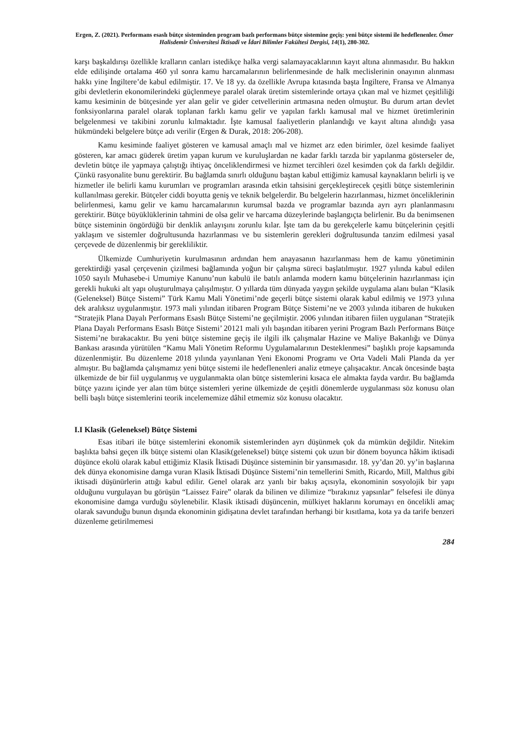Ergen, Z. (2021). Performans esaslı bütçe sisteminden program bazlı performans bütçe sistemine geçiş: yeni bütçe sistemi ile hedeflenenler. Ömer Halisdemir Üniversitesi İktisadi ve İdari Bilimler Fakültesi Dergisi, 14(1), 280-302.
karşı başkaldırışı özellikle kralların canları istedikçe halka vergi salamayacaklarının kayıt altına alınmasıdır. Bu hakkın elde edilişinde ortalama 460 yıl sonra kamu harcamalarının belirlenmesinde de halk meclislerinin onayının alınması hakkı yine İngiltere’de kabul edilmiştir. 17. Ve 18 yy. da özellikle Avrupa kıtasında başta İngiltere, Fransa ve Almanya gibi devletlerin ekonomilerindeki güçlenmeye paralel olarak üretim sistemlerinde ortaya çıkan mal ve hizmet çeşitliliği kamu kesiminin de bütçesinde yer alan gelir ve gider cetvellerinin artmasına neden olmuştur. Bu durum artan devlet fonksiyonlarına paralel olarak toplanan farklı kamu gelir ve yapılan farklı kamusal mal ve hizmet üretimlerinin belgelenmesi ve takibini zorunlu kılmaktadır. İşte kamusal faaliyetlerin planlandığı ve kayıt altına alındığı yasa hükmündeki belgelere bütçe adı verilir (Ergen & Durak, 2018: 206-208).
Kamu kesiminde faaliyet gösteren ve kamusal amaçlı mal ve hizmet arz eden birimler, özel kesimde faaliyet gösteren, kar amacı güderek üretim yapan kurum ve kuruluşlardan ne kadar farklı tarzda bir yapılanma gösterseler de, devletin bütçe ile yapmaya çalıştığı ihtiyaç önceliklendirmesi ve hizmet tercihleri özel kesimden çok da farklı değildir. Çünkü rasyonalite bunu gerektirir. Bu bağlamda sınırlı olduğunu baştan kabul ettiğimiz kamusal kaynakların belirli iş ve hizmetler ile belirli kamu kurumları ve programları arasında etkin tahsisini gerçekleştirecek çeşitli bütçe sistemlerinin kullanılması gerekir. Bütçeler ciddi boyutta geniş ve teknik belgelerdir. Bu belgelerin hazırlanması, hizmet önceliklerinin belirlenmesi, kamu gelir ve kamu harcamalarının kurumsal bazda ve programlar bazında ayrı ayrı planlanmasını gerektirir. Bütçe büyüklüklerinin tahmini de olsa gelir ve harcama düzeylerinde başlangıçta belirlenir. Bu da benimsenen bütçe sisteminin öngördüğü bir denklik anlayışını zorunlu kılar. İşte tam da bu gerekçelerle kamu bütçelerinin çeşitli yaklaşım ve sistemler doğrultusunda hazırlanması ve bu sistemlerin gerekleri doğrultusunda tanzim edilmesi yasal çerçevede de düzenlenmiş bir gerekliliktir.
Ülkemizde Cumhuriyetin kurulmasının ardından hem anayasanın hazırlanması hem de kamu yönetiminin gerektirdiği yasal çerçevenin çizilmesi bağlamında yoğun bir çalışma süreci başlatılmıştır. 1927 yılında kabul edilen 1050 sayılı Muhasebe-i Umumiye Kanunu’nun kabulü ile batılı anlamda modern kamu bütçelerinin hazırlanması için gerekli hukuki alt yapı oluşturulmaya çalışılmıştır. O yıllarda tüm dünyada yaygın şekilde uygulama alanı bulan “Klasik (Geleneksel) Bütçe Sistemi” Türk Kamu Mali Yönetimi’nde geçerli bütçe sistemi olarak kabul edilmiş ve 1973 yılına dek aralıksız uygulanmıştır. 1973 mali yılından itibaren Program Bütçe Sistemi’ne ve 2003 yılında itibaren de hukuken “Stratejik Plana Dayalı Performans Esaslı Bütçe Sistemi’ne geçilmiştir. 2006 yılından itibaren fiilen uygulanan “Stratejik Plana Dayalı Performans Esaslı Bütçe Sistemi’ 20121 mali yılı başından itibaren yerini Program Bazlı Performans Bütçe Sistemi’ne bırakacaktır. Bu yeni bütçe sistemine geçiş ile ilgili ilk çalışmalar Hazine ve Maliye Bakanlığı ve Dünya Bankası arasında yürütülen “Kamu Mali Yönetim Reformu Uygulamalarının Desteklenmesi” başlıklı proje kapsamında düzenlenmiştir. Bu düzenleme 2018 yılında yayınlanan Yeni Ekonomi Programı ve Orta Vadeli Mali Planda da yer almıştır. Bu bağlamda çalışmamız yeni bütçe sistemi ile hedeflenenleri analiz etmeye çalışacaktır. Ancak öncesinde başta ülkemizde de bir fiil uygulanmış ve uygulanmakta olan bütçe sistemlerini kısaca ele almakta fayda vardır. Bu bağlamda bütçe yazını içinde yer alan tüm bütçe sistemleri yerine ülkemizde de çeşitli dönemlerde uygulanması söz konusu olan belli başlı bütçe sistemlerini teorik incelememize dâhil etmemiz söz konusu olacaktır.
I.I Klasik (Geleneksel) Bütçe Sistemi
Esas itibari ile bütçe sistemlerini ekonomik sistemlerinden ayrı düşünmek çok da mümkün değildir. Nitekim başlıkta bahsi geçen ilk bütçe sistemi olan Klasik(geleneksel) bütçe sistemi çok uzun bir dönem boyunca hâkim iktisadi düşünce ekolü olarak kabul ettiğimiz Klasik İktisadi Düşünce sisteminin bir yansımasıdır. 18. yy’dan 20. yy’in başlarına dek dünya ekonomisine damga vuran Klasik İktisadi Düşünce Sistemi’nin temellerini Smith, Ricardo, Mill, Malthus gibi iktisadi düşünürlerin attığı kabul edilir. Genel olarak arz yanlı bir bakış açısıyla, ekonominin sosyolojik bir yapı olduğunu vurgulayan bu görüşün “Laissez Faire” olarak da bilinen ve dilimize “bırakınız yapsınlar” felsefesi ile dünya ekonomisine damga vurduğu söylenebilir. Klasik iktisadi düşüncenin, mülkiyet haklarını korumayı en öncelikli amaç olarak savunduğu bunun dışında ekonominin gidişatına devlet tarafından herhangi bir kısıtlama, kota ya da tarife benzeri düzenleme getirilmemesi
284